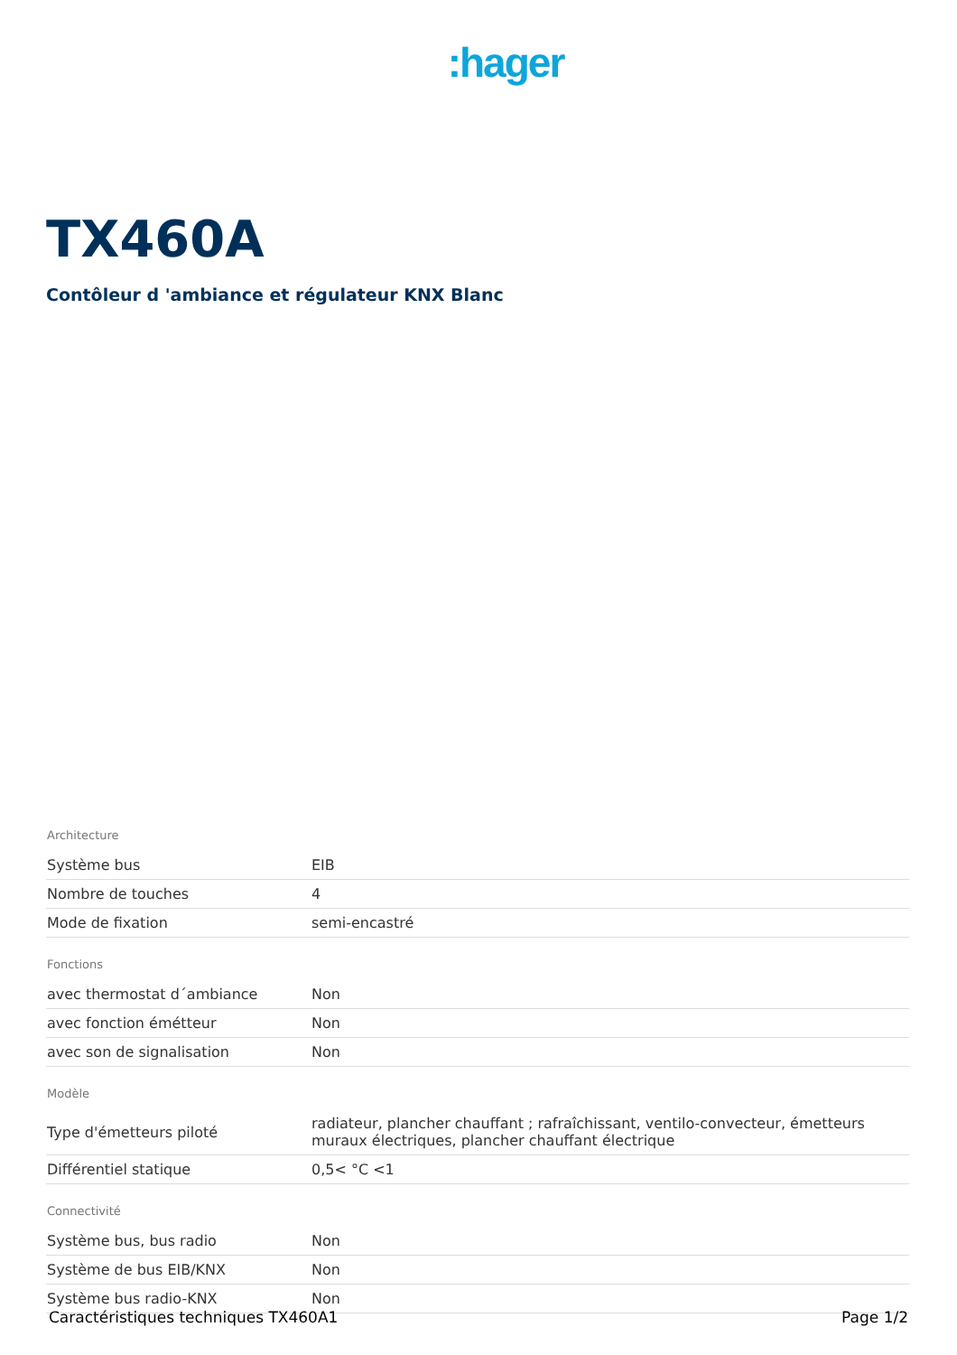:hager
TX460A
Contôleur d 'ambiance et régulateur KNX Blanc
Architecture
| Système bus | EIB |
| Nombre de touches | 4 |
| Mode de fixation | semi-encastré |
Fonctions
| avec thermostat d´ambiance | Non |
| avec fonction émétteur | Non |
| avec son de signalisation | Non |
Modèle
| Type d'émetteurs piloté | radiateur, plancher chauffant ; rafraîchissant, ventilo-convecteur, émetteurs muraux électriques, plancher chauffant électrique |
| Différentiel statique | 0,5< °C <1 |
Connectivité
| Système bus, bus radio | Non |
| Système de bus EIB/KNX | Non |
| Système bus radio-KNX | Non |
Caractéristiques techniques TX460A1 Page 1/2